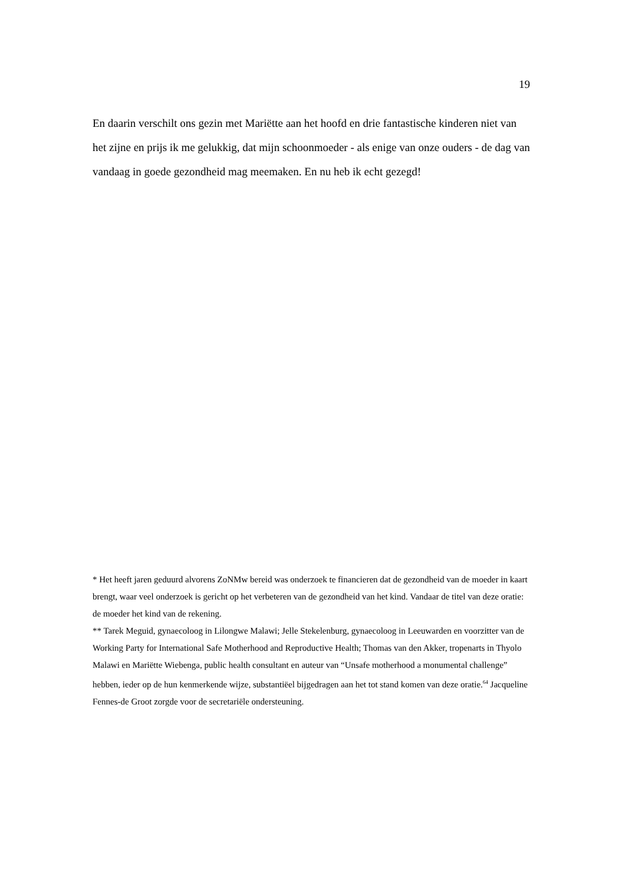19
En daarin verschilt ons gezin met Mariëtte aan het hoofd en drie fantastische kinderen niet van het zijne en prijs ik me gelukkig, dat mijn schoonmoeder - als enige van onze ouders - de dag van vandaag in goede gezondheid mag meemaken. En nu heb ik echt gezegd!
* Het heeft jaren geduurd alvorens ZoNMw bereid was onderzoek te financieren dat de gezondheid van de moeder in kaart brengt, waar veel onderzoek is gericht op het verbeteren van de gezondheid van het kind. Vandaar de titel van deze oratie: de moeder het kind van de rekening.
** Tarek Meguid, gynaecoloog in Lilongwe Malawi; Jelle Stekelenburg, gynaecoloog in Leeuwarden en voorzitter van de Working Party for International Safe Motherhood and Reproductive Health; Thomas van den Akker, tropenarts in Thyolo Malawi en Mariëtte Wiebenga, public health consultant en auteur van “Unsafe motherhood a monumental challenge” hebben, ieder op de hun kenmerkende wijze, substantiëel bijgedragen aan het tot stand komen van deze oratie.<sup>64</sup> Jacqueline Fennes-de Groot zorgde voor de secretariële ondersteuning.